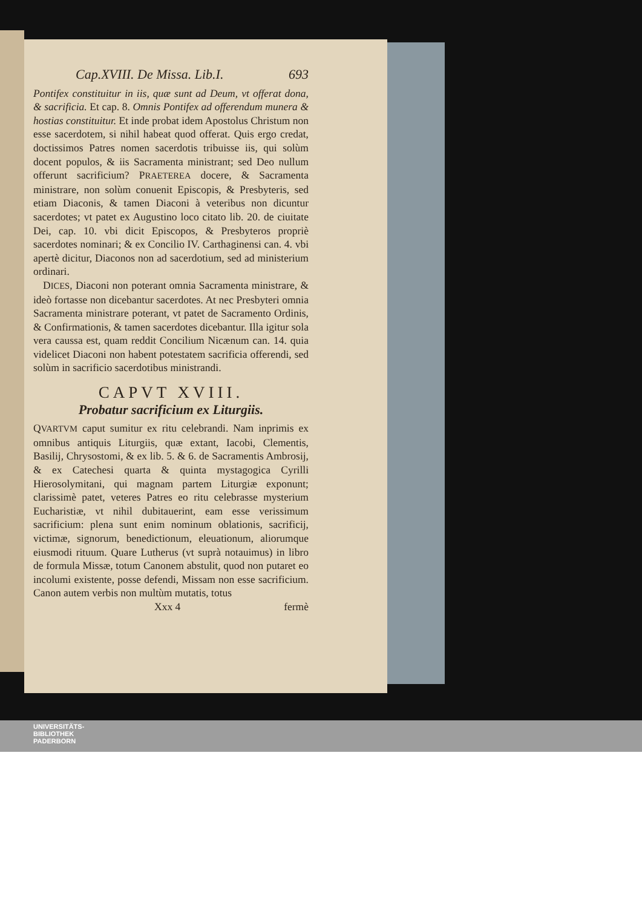Cap.XVIII. De Missa. Lib.I. 693
Pontifex constituitur in iis, quæ sunt ad Deum, vt offerat dona, & sacrificia. Et cap. 8. Omnis Pontifex ad offerendum munera & hostias constituitur. Et inde probat idem Apostolus Christum non esse sacerdotem, si nihil habeat quod offerat. Quis ergo credat, doctissimos Patres nomen sacerdotis tribuisse iis, qui solùm docent populos, & iis Sacramenta ministrant; sed Deo nullum offerunt sacrificium? PRAETEREA docere, & Sacramenta ministrare, non solùm conuenit Episcopis, & Presbyteris, sed etiam Diaconis, & tamen Diaconi à veteribus non dicuntur sacerdotes; vt patet ex Augustino loco citato lib. 20. de ciuitate Dei, cap. 10. vbi dicit Episcopos, & Presbyteros propriè sacerdotes nominari; & ex Concilio IV. Carthaginensi can. 4. vbi apertè dicitur, Diaconos non ad sacerdotium, sed ad ministerium ordinari.
DICES, Diaconi non poterant omnia Sacramenta ministrare, & ideò fortasse non dicebantur sacerdotes. At nec Presbyteri omnia Sacramenta ministrare poterant, vt patet de Sacramento Ordinis, & Confirmationis, & tamen sacerdotes dicebantur. Illa igitur sola vera caussa est, quam reddit Concilium Nicænum can. 14. quia videlicet Diaconi non habent potestatem sacrificia offerendi, sed solùm in sacrificio sacerdotibus ministrandi.
CAPVT XVIII.
Probatur sacrificium ex Liturgiis.
QVARTVM caput sumitur ex ritu celebrandi. Nam inprimis ex omnibus antiquis Liturgiis, quæ extant, Iacobi, Clementis, Basilij, Chrysostomi, & ex lib. 5. & 6. de Sacramentis Ambrosij, & ex Catechesi quarta & quinta mystagogica Cyrilli Hierosolymitani, qui magnam partem Liturgiæ exponunt; clarissimè patet, veteres Patres eo ritu celebrasse mysterium Eucharistiæ, vt nihil dubitauerint, eam esse verissimum sacrificium: plena sunt enim nominum oblationis, sacrificij, victimæ, signorum, benedictionum, eleuationum, aliorumque eiusmodi rituum. Quare Lutherus (vt suprà notauimus) in libro de formula Missæ, totum Canonem abstulit, quod non putaret eo incolumi existente, posse defendi, Missam non esse sacrificium. Canon autem verbis non multùm mutatis, totus
Xxx 4 fermè
UNIVERSITÄTS-
BIBLIOTHEK
PADERBORN